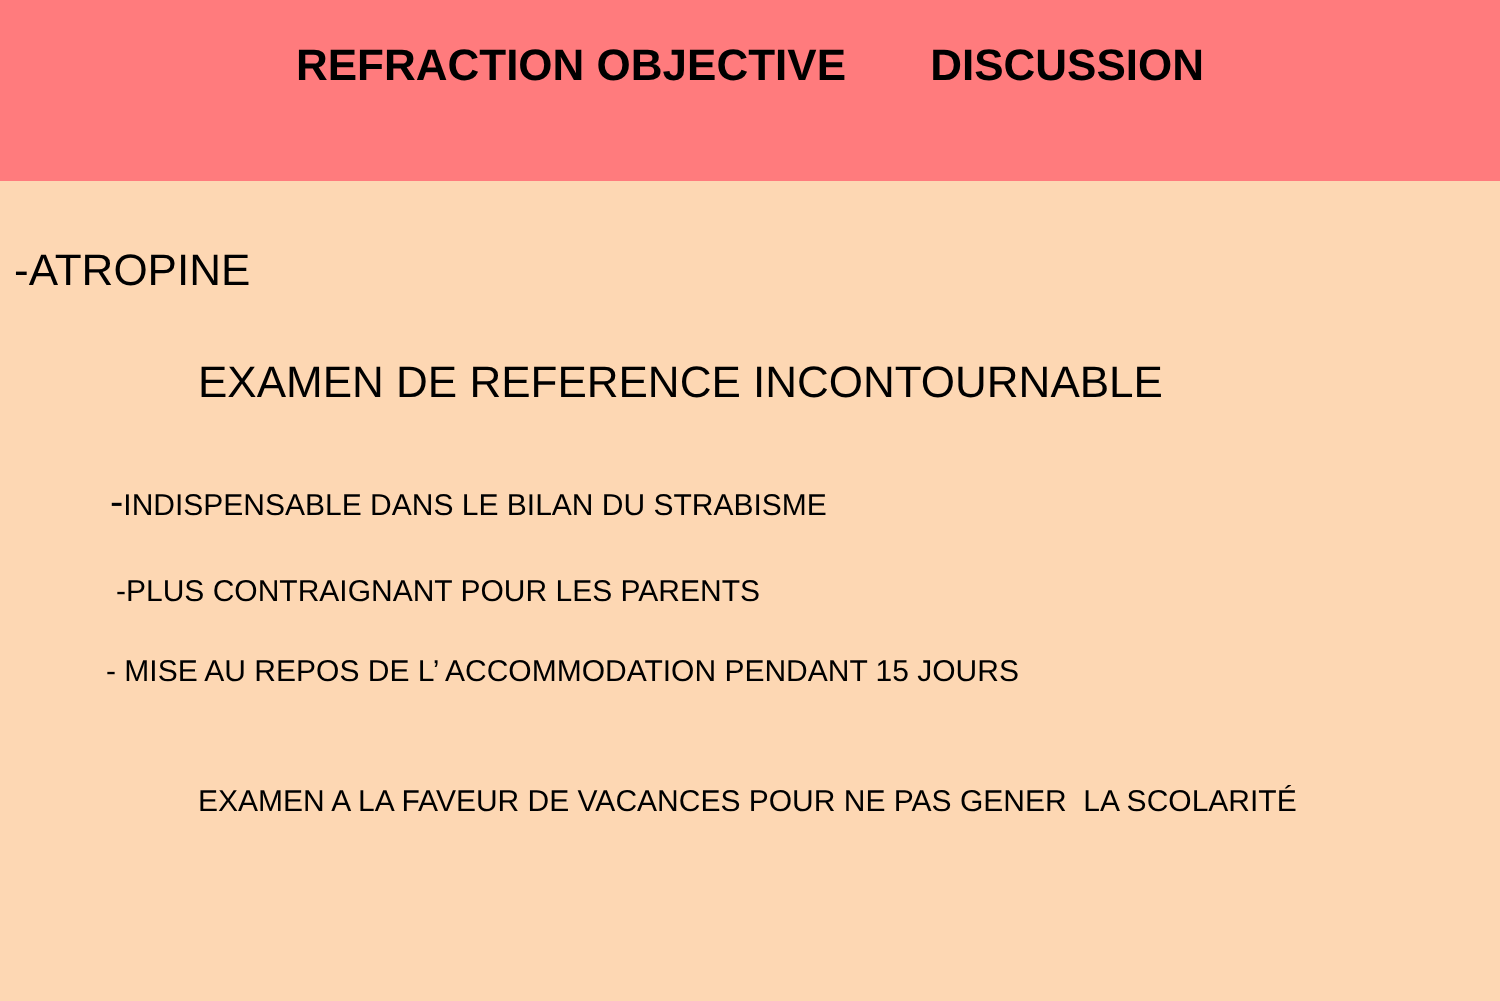REFRACTION OBJECTIVE DISCUSSION
-ATROPINE
EXAMEN DE REFERENCE INCONTOURNABLE
-INDISPENSABLE DANS LE BILAN DU STRABISME
-PLUS CONTRAIGNANT POUR LES PARENTS
- MISE AU REPOS DE L’ ACCOMMODATION PENDANT 15 JOURS
EXAMEN A LA FAVEUR DE VACANCES POUR NE PAS GENER LA SCOLARITÉ